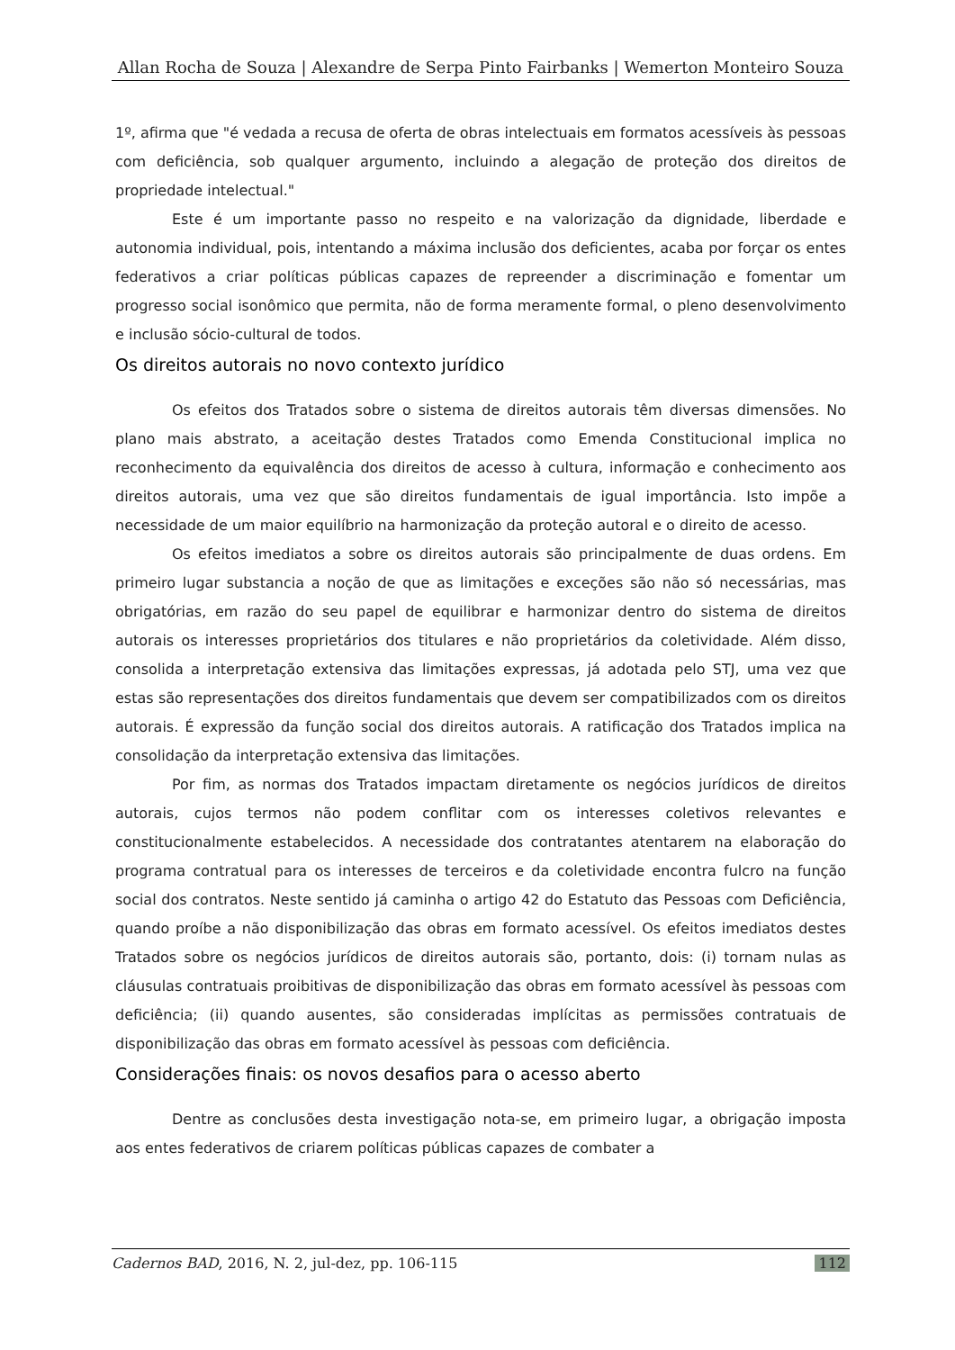Allan Rocha de Souza | Alexandre de Serpa Pinto Fairbanks | Wemerton Monteiro Souza
1º, afirma que "é vedada a recusa de oferta de obras intelectuais em formatos acessíveis às pessoas com deficiência, sob qualquer argumento, incluindo a alegação de proteção dos direitos de propriedade intelectual."
Este é um importante passo no respeito e na valorização da dignidade, liberdade e autonomia individual, pois, intentando a máxima inclusão dos deficientes, acaba por forçar os entes federativos a criar políticas públicas capazes de repreender a discriminação e fomentar um progresso social isonômico que permita, não de forma meramente formal, o pleno desenvolvimento e inclusão sócio-cultural de todos.
Os direitos autorais no novo contexto jurídico
Os efeitos dos Tratados sobre o sistema de direitos autorais têm diversas dimensões. No plano mais abstrato, a aceitação destes Tratados como Emenda Constitucional implica no reconhecimento da equivalência dos direitos de acesso à cultura, informação e conhecimento aos direitos autorais, uma vez que são direitos fundamentais de igual importância. Isto impõe a necessidade de um maior equilíbrio na harmonização da proteção autoral e o direito de acesso.
Os efeitos imediatos a sobre os direitos autorais são principalmente de duas ordens. Em primeiro lugar substancia a noção de que as limitações e exceções são não só necessárias, mas obrigatórias, em razão do seu papel de equilibrar e harmonizar dentro do sistema de direitos autorais os interesses proprietários dos titulares e não proprietários da coletividade. Além disso, consolida a interpretação extensiva das limitações expressas, já adotada pelo STJ, uma vez que estas são representações dos direitos fundamentais que devem ser compatibilizados com os direitos autorais. É expressão da função social dos direitos autorais. A ratificação dos Tratados implica na consolidação da interpretação extensiva das limitações.
Por fim, as normas dos Tratados impactam diretamente os negócios jurídicos de direitos autorais, cujos termos não podem conflitar com os interesses coletivos relevantes e constitucionalmente estabelecidos. A necessidade dos contratantes atentarem na elaboração do programa contratual para os interesses de terceiros e da coletividade encontra fulcro na função social dos contratos. Neste sentido já caminha o artigo 42 do Estatuto das Pessoas com Deficiência, quando proíbe a não disponibilização das obras em formato acessível. Os efeitos imediatos destes Tratados sobre os negócios jurídicos de direitos autorais são, portanto, dois: (i) tornam nulas as cláusulas contratuais proibitivas de disponibilização das obras em formato acessível às pessoas com deficiência; (ii) quando ausentes, são consideradas implícitas as permissões contratuais de disponibilização das obras em formato acessível às pessoas com deficiência.
Considerações finais: os novos desafios para o acesso aberto
Dentre as conclusões desta investigação nota-se, em primeiro lugar, a obrigação imposta aos entes federativos de criarem políticas públicas capazes de combater a
Cadernos BAD, 2016, N. 2, jul-dez, pp. 106-115 112